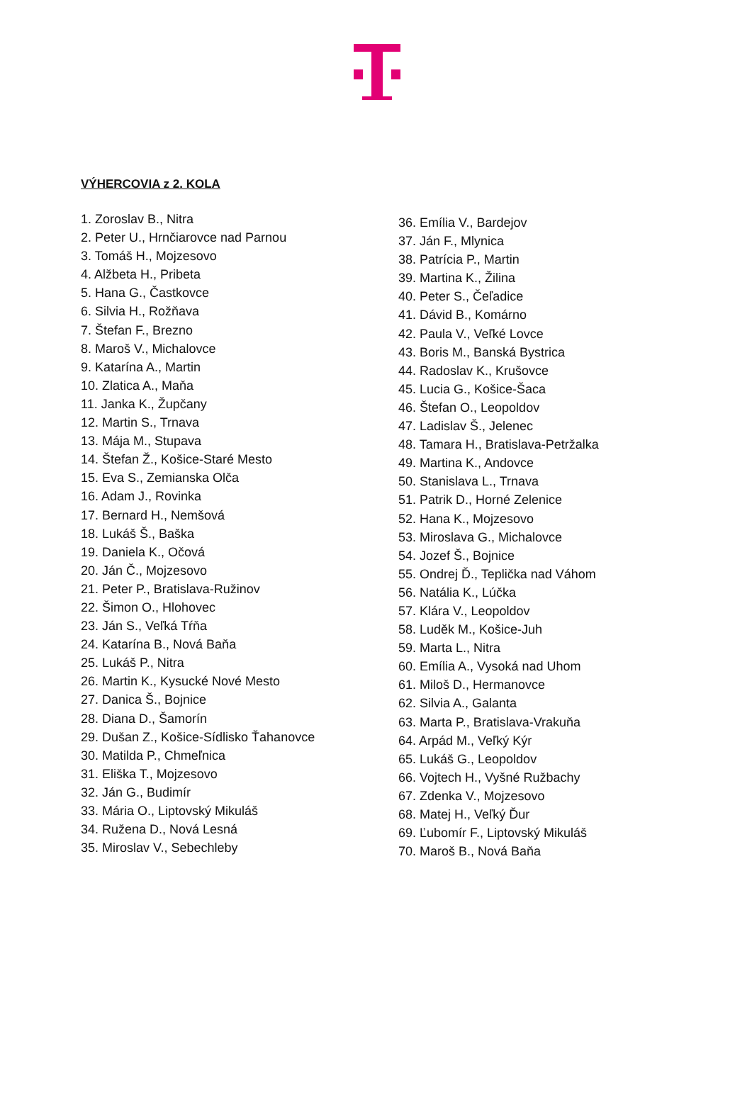VÝHERCOVIA z 2. KOLA
1. Zoroslav B., Nitra
2. Peter U., Hrnčiarovce nad Parnou
3. Tomáš H., Mojzesovo
4. Alžbeta H., Pribeta
5. Hana G., Častkovce
6. Silvia H., Rožňava
7. Štefan F., Brezno
8. Maroš V., Michalovce
9. Katarína A., Martin
10. Zlatica A., Maňa
11. Janka K., Župčany
12. Martin S., Trnava
13. Mája M., Stupava
14. Štefan Ž., Košice-Staré Mesto
15. Eva S., Zemianska Olča
16. Adam J., Rovinka
17. Bernard H., Nemšová
18. Lukáš Š., Baška
19. Daniela K., Očová
20. Ján Č., Mojzesovo
21. Peter P., Bratislava-Ružinov
22. Šimon O., Hlohovec
23. Ján S., Veľká Tŕňa
24. Katarína B., Nová Baňa
25. Lukáš P., Nitra
26. Martin K., Kysucké Nové Mesto
27. Danica Š., Bojnice
28. Diana D., Šamorín
29. Dušan Z., Košice-Sídlisko Ťahanovce
30. Matilda P., Chmeľnica
31. Eliška T., Mojzesovo
32. Ján G., Budimír
33. Mária O., Liptovský Mikuláš
34. Ružena D., Nová Lesná
35. Miroslav V., Sebechleby
36. Emília V., Bardejov
37. Ján F., Mlynica
38. Patrícia P., Martin
39. Martina K., Žilina
40. Peter S., Čeľadice
41. Dávid B., Komárno
42. Paula V., Veľké Lovce
43. Boris M., Banská Bystrica
44. Radoslav K., Krušovce
45. Lucia G., Košice-Šaca
46. Štefan O., Leopoldov
47. Ladislav Š., Jelenec
48. Tamara H., Bratislava-Petržalka
49. Martina K., Andovce
50. Stanislava L., Trnava
51. Patrik D., Horné Zelenice
52. Hana K., Mojzesovo
53. Miroslava G., Michalovce
54. Jozef Š., Bojnice
55. Ondrej Ď., Teplička nad Váhom
56. Natália K., Lúčka
57. Klára V., Leopoldov
58. Luděk M., Košice-Juh
59. Marta L., Nitra
60. Emília A., Vysoká nad Uhom
61. Miloš D., Hermanovce
62. Silvia A., Galanta
63. Marta P., Bratislava-Vrakuňa
64. Arpád M., Veľký Kýr
65. Lukáš G., Leopoldov
66. Vojtech H., Vyšné Ružbachy
67. Zdenka V., Mojzesovo
68. Matej H., Veľký Ďur
69. Ľubomír F., Liptovský Mikuláš
70. Maroš B., Nová Baňa